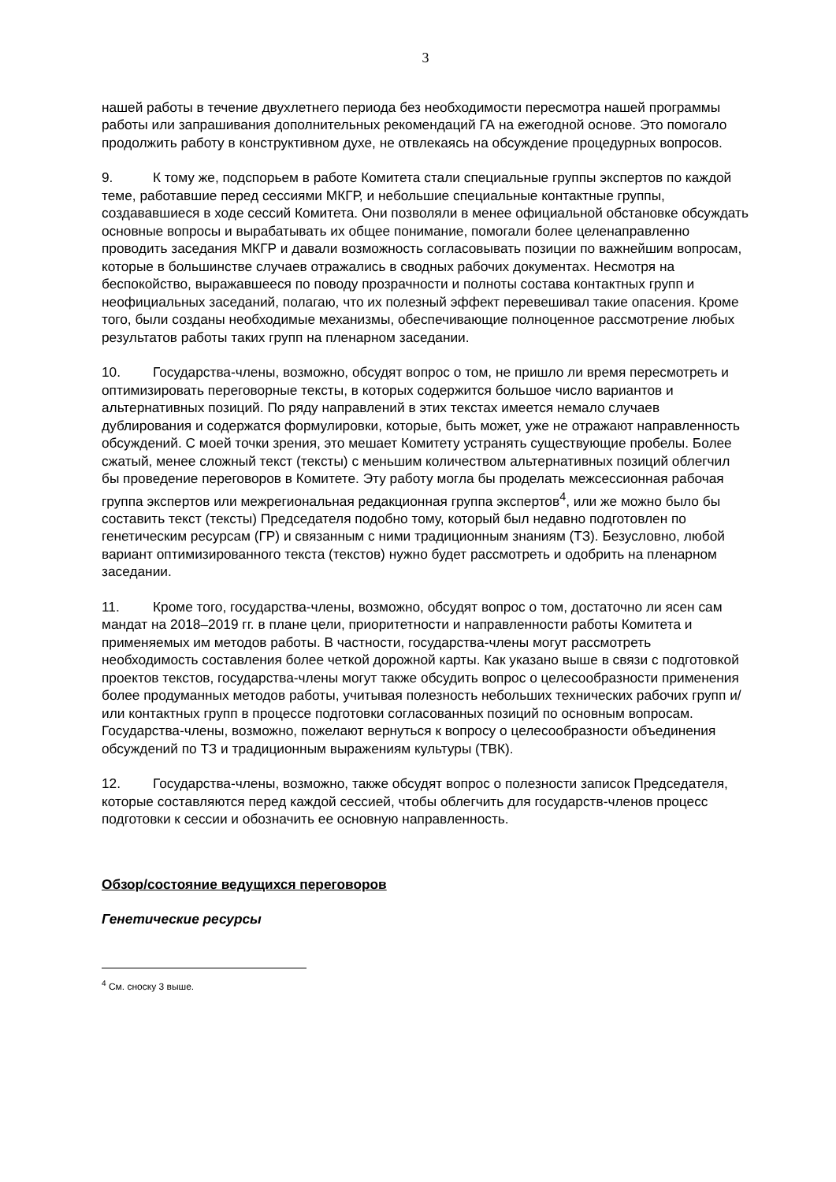3
нашей работы в течение двухлетнего периода без необходимости пересмотра нашей программы работы или запрашивания дополнительных рекомендаций ГА на ежегодной основе. Это помогало продолжить работу в конструктивном духе, не отвлекаясь на обсуждение процедурных вопросов.
9. К тому же, подспорьем в работе Комитета стали специальные группы экспертов по каждой теме, работавшие перед сессиями МКГР, и небольшие специальные контактные группы, создававшиеся в ходе сессий Комитета. Они позволяли в менее официальной обстановке обсуждать основные вопросы и вырабатывать их общее понимание, помогали более целенаправленно проводить заседания МКГР и давали возможность согласовывать позиции по важнейшим вопросам, которые в большинстве случаев отражались в сводных рабочих документах. Несмотря на беспокойство, выражавшееся по поводу прозрачности и полноты состава контактных групп и неофициальных заседаний, полагаю, что их полезный эффект перевешивал такие опасения. Кроме того, были созданы необходимые механизмы, обеспечивающие полноценное рассмотрение любых результатов работы таких групп на пленарном заседании.
10. Государства-члены, возможно, обсудят вопрос о том, не пришло ли время пересмотреть и оптимизировать переговорные тексты, в которых содержится большое число вариантов и альтернативных позиций. По ряду направлений в этих текстах имеется немало случаев дублирования и содержатся формулировки, которые, быть может, уже не отражают направленность обсуждений. С моей точки зрения, это мешает Комитету устранять существующие пробелы. Более сжатый, менее сложный текст (тексты) с меньшим количеством альтернативных позиций облегчил бы проведение переговоров в Комитете. Эту работу могла бы проделать межсессионная рабочая группа экспертов или межрегиональная редакционная группа экспертов<sup>4</sup>, или же можно было бы составить текст (тексты) Председателя подобно тому, который был недавно подготовлен по генетическим ресурсам (ГР) и связанным с ними традиционным знаниям (ТЗ). Безусловно, любой вариант оптимизированного текста (текстов) нужно будет рассмотреть и одобрить на пленарном заседании.
11. Кроме того, государства-члены, возможно, обсудят вопрос о том, достаточно ли ясен сам мандат на 2018–2019 гг. в плане цели, приоритетности и направленности работы Комитета и применяемых им методов работы. В частности, государства-члены могут рассмотреть необходимость составления более четкой дорожной карты. Как указано выше в связи с подготовкой проектов текстов, государства-члены могут также обсудить вопрос о целесообразности применения более продуманных методов работы, учитывая полезность небольших технических рабочих групп и/или контактных групп в процессе подготовки согласованных позиций по основным вопросам. Государства-члены, возможно, пожелают вернуться к вопросу о целесообразности объединения обсуждений по ТЗ и традиционным выражениям культуры (ТВК).
12. Государства-члены, возможно, также обсудят вопрос о полезности записок Председателя, которые составляются перед каждой сессией, чтобы облегчить для государств-членов процесс подготовки к сессии и обозначить ее основную направленность.
Обзор/состояние ведущихся переговоров
Генетические ресурсы
<sup>4</sup> См. сноску 3 выше.